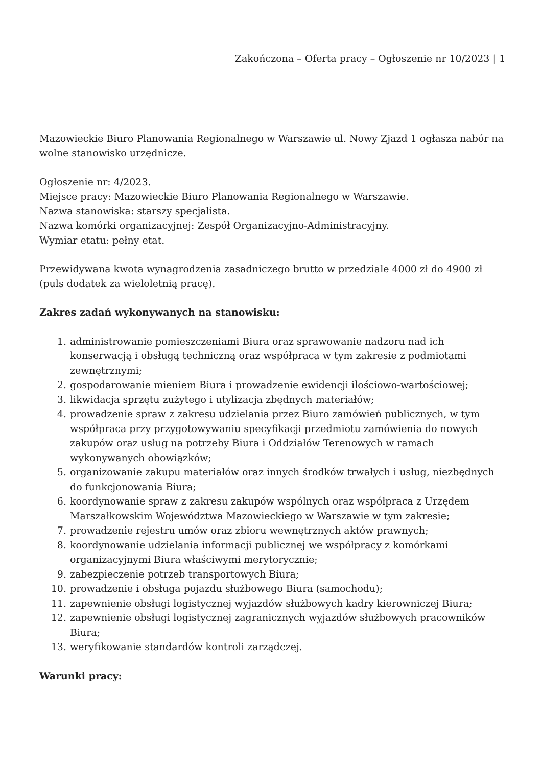Zakończona – Oferta pracy – Ogłoszenie nr 10/2023 | 1
Mazowieckie Biuro Planowania Regionalnego w Warszawie ul. Nowy Zjazd 1 ogłasza nabór na wolne stanowisko urzędnicze.
Ogłoszenie nr: 4/2023.
Miejsce pracy: Mazowieckie Biuro Planowania Regionalnego w Warszawie.
Nazwa stanowiska: starszy specjalista.
Nazwa komórki organizacyjnej: Zespół Organizacyjno-Administracyjny.
Wymiar etatu: pełny etat.
Przewidywana kwota wynagrodzenia zasadniczego brutto w przedziale 4000 zł do 4900 zł (puls dodatek za wieloletnią pracę).
Zakres zadań wykonywanych na stanowisku:
1. administrowanie pomieszczeniami Biura oraz sprawowanie nadzoru nad ich konserwacją i obsługą techniczną oraz współpraca w tym zakresie z podmiotami zewnętrznymi;
2. gospodarowanie mieniem Biura i prowadzenie ewidencji ilościowo-wartościowej;
3. likwidacja sprzętu zużytego i utylizacja zbędnych materiałów;
4. prowadzenie spraw z zakresu udzielania przez Biuro zamówień publicznych, w tym współpraca przy przygotowywaniu specyfikacji przedmiotu zamówienia do nowych zakupów oraz usług na potrzeby Biura i Oddziałów Terenowych w ramach wykonywanych obowiązków;
5. organizowanie zakupu materiałów oraz innych środków trwałych i usług, niezbędnych do funkcjonowania Biura;
6. koordynowanie spraw z zakresu zakupów wspólnych oraz współpraca z Urzędem Marszałkowskim Województwa Mazowieckiego w Warszawie w tym zakresie;
7. prowadzenie rejestru umów oraz zbioru wewnętrznych aktów prawnych;
8. koordynowanie udzielania informacji publicznej we współpracy z komórkami organizacyjnymi Biura właściwymi merytorycznie;
9. zabezpieczenie potrzeb transportowych Biura;
10. prowadzenie i obsługa pojazdu służbowego Biura (samochodu);
11. zapewnienie obsługi logistycznej wyjazdów służbowych kadry kierowniczej Biura;
12. zapewnienie obsługi logistycznej zagranicznych wyjazdów służbowych pracowników Biura;
13. weryfikowanie standardów kontroli zarządczej.
Warunki pracy: